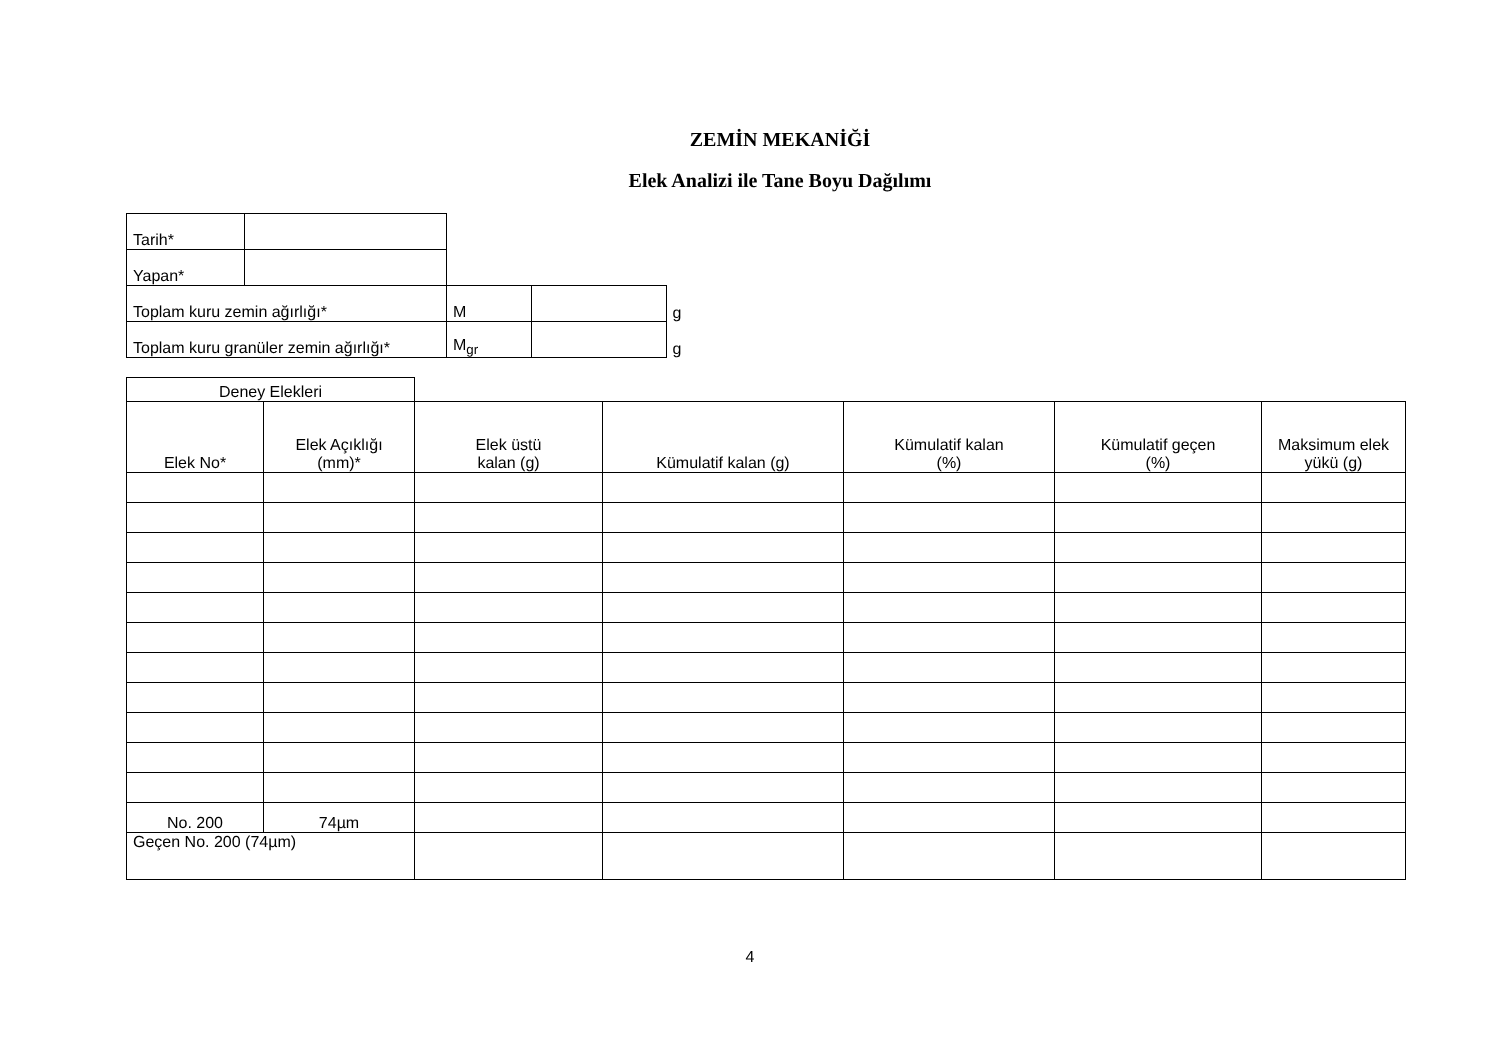ZEMİN MEKANİĞİ
Elek Analizi ile Tane Boyu Dağılımı
| Tarih* | | | | |
| Yapan* | | | | |
| Toplam kuru zemin ağırlığı* | | M | | g |
| Toplam kuru granüler zemin ağırlığı* | | M<sub>gr</sub> | | g |
| Deney Elekleri | | | | | | |
| --- | --- | --- | --- | --- | --- | --- |
| Elek No* | Elek Açıklığı (mm)* | Elek üstü kalan (g) | Kümulatif kalan (g) | Kümulatif kalan (%) | Kümulatif geçen (%) | Maksimum elek yükü (g) |
| No. 200 | 74µm | | | | | |
| Geçen No. 200 (74µm) | | | | | | |
4